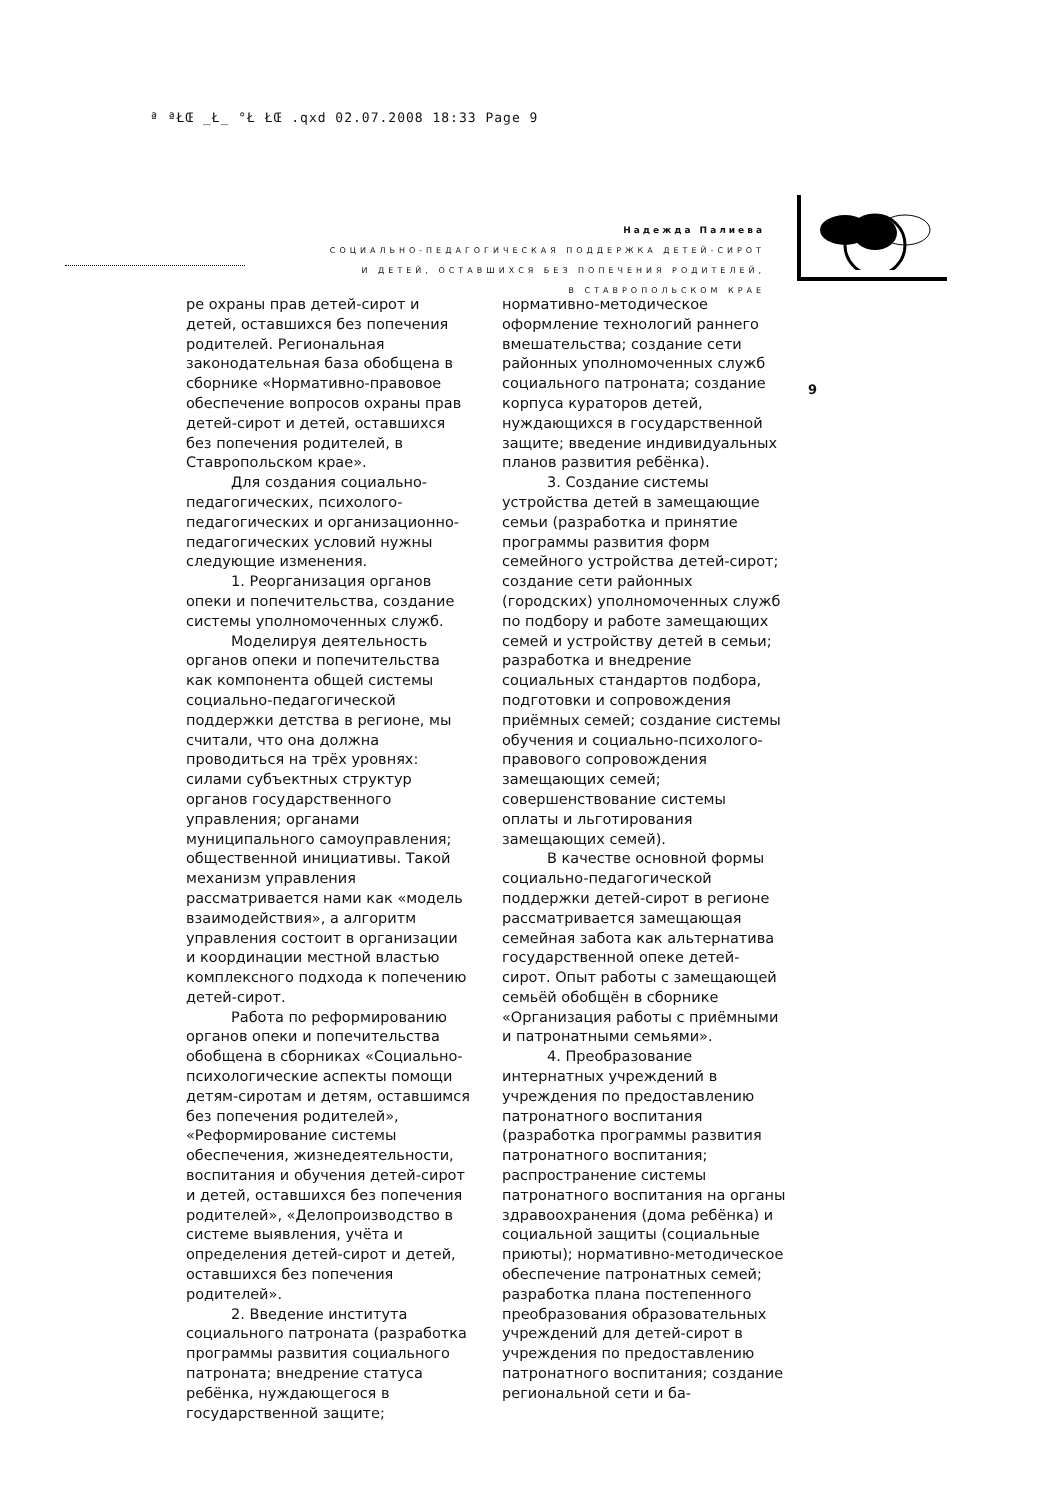ª ªŁŒ _Ł_ °Ł ŁŒ .qxd 02.07.2008 18:33 Page 9
Надежда Палиева
СОЦИАЛЬНО-ПЕДАГОГИЧЕСКАЯ ПОДДЕРЖКА ДЕТЕЙ-СИРОТ
И ДЕТЕЙ, ОСТАВШИХСЯ БЕЗ ПОПЕЧЕНИЯ РОДИТЕЛЕЙ,
В СТАВРОПОЛЬСКОМ КРАЕ
9
ре охраны прав детей-сирот и детей, оставшихся без попечения родителей. Региональная законодательная база обобщена в сборнике «Нормативно-правовое обеспечение вопросов охраны прав детей-сирот и детей, оставшихся без попечения родителей, в Ставропольском крае».
Для создания социально-педагогических, психолого-педагогических и организационно-педагогических условий нужны следующие изменения.
1. Реорганизация органов опеки и попечительства, создание системы уполномоченных служб.
Моделируя деятельность органов опеки и попечительства как компонента общей системы социально-педагогической поддержки детства в регионе, мы считали, что она должна проводиться на трёх уровнях: силами субъектных структур органов государственного управления; органами муниципального самоуправления; общественной инициативы. Такой механизм управления рассматривается нами как «модель взаимодействия», а алгоритм управления состоит в организации и координации местной властью комплексного подхода к попечению детей-сирот.
Работа по реформированию органов опеки и попечительства обобщена в сборниках «Социально-психологические аспекты помощи детям-сиротам и детям, оставшимся без попечения родителей», «Реформирование системы обеспечения, жизнедеятельности, воспитания и обучения детей-сирот и детей, оставшихся без попечения родителей», «Делопроизводство в системе выявления, учёта и определения детей-сирот и детей, оставшихся без попечения родителей».
2. Введение института социального патроната (разработка программы развития социального патроната; внедрение статуса ребёнка, нуждающегося в государственной защите;
нормативно-методическое оформление технологий раннего вмешательства; создание сети районных уполномоченных служб социального патроната; создание корпуса кураторов детей, нуждающихся в государственной защите; введение индивидуальных планов развития ребёнка).
3. Создание системы устройства детей в замещающие семьи (разработка и принятие программы развития форм семейного устройства детей-сирот; создание сети районных (городских) уполномоченных служб по подбору и работе замещающих семей и устройству детей в семьи; разработка и внедрение социальных стандартов подбора, подготовки и сопровождения приёмных семей; создание системы обучения и социально-психолого-правового сопровождения замещающих семей; совершенствование системы оплаты и льготирования замещающих семей).
В качестве основной формы социально-педагогической поддержки детей-сирот в регионе рассматривается замещающая семейная забота как альтернатива государственной опеке детей-сирот. Опыт работы с замещающей семьёй обобщён в сборнике «Организация работы с приёмными и патронатными семьями».
4. Преобразование интернатных учреждений в учреждения по предоставлению патронатного воспитания (разработка программы развития патронатного воспитания; распространение системы патронатного воспитания на органы здравоохранения (дома ребёнка) и социальной защиты (социальные приюты); нормативно-методическое обеспечение патронатных семей; разработка плана постепенного преобразования образовательных учреждений для детей-сирот в учреждения по предоставлению патронатного воспитания; создание региональной сети и ба-